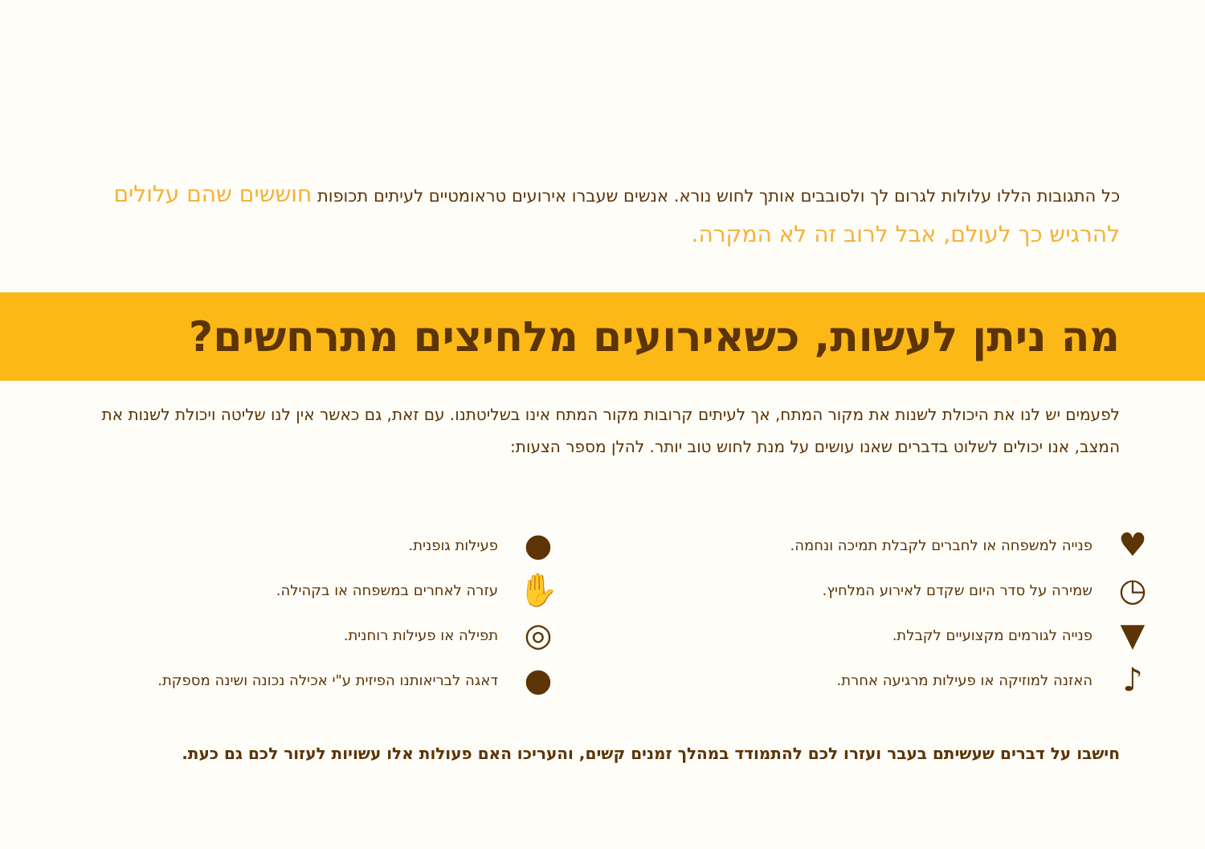כל התגובות הללו עלולות לגרום לך ולסובבים אותך לחוש נורא. אנשים שעברו אירועים טראומטיים לעיתים תכופות חוששים שהם עלולים להרגיש כך לעולם, אבל לרוב זה לא המקרה.
מה ניתן לעשות, כשאירועים מלחיצים מתרחשים?
לפעמים יש לנו את היכולת לשנות את מקור המתח, אך לעיתים קרובות מקור המתח אינו בשליטתנו. עם זאת, גם כאשר אין לנו שליטה ויכולת לשנות את המצב, אנו יכולים לשלוט בדברים שאנו עושים על מנת לחוש טוב יותר. להלן מספר הצעות:
♥ פנייה למשפחה או לחברים לקבלת תמיכה ונחמה.
◷ שמירה על סדר היום שקדם לאירוע המלחיץ.
▼ פנייה לגורמים מקצועיים לקבלת.
♪ האזנה למוזיקה או פעילות מרגיעה אחרת.
● פעילות גופנית.
✋ עזרה לאחרים במשפחה או בקהילה.
◎ תפילה או פעילות רוחנית.
● דאגה לבריאותנו הפיזית ע"י אכילה נכונה ושינה מספקת.
חישבו על דברים שעשיתם בעבר ועזרו לכם להתמודד במהלך זמנים קשים, והעריכו האם פעולות אלו עשויות לעזור לכם גם כעת.